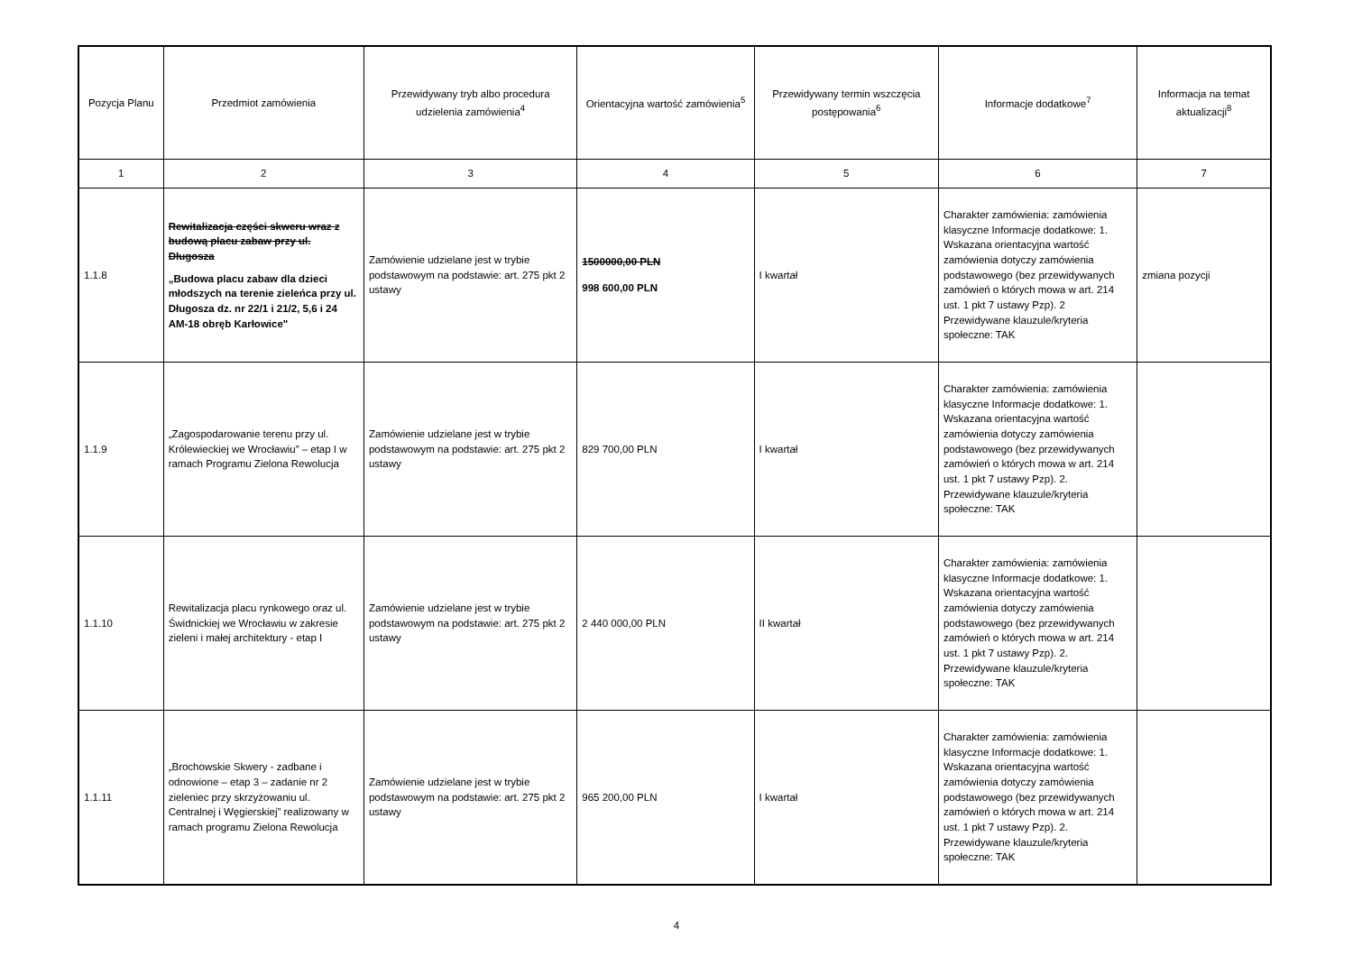| Pozycja Planu | Przedmiot zamówienia | Przewidywany tryb albo procedura udzielenia zamówienia<sup>4</sup> | Orientacyjna wartość zamówienia<sup>5</sup> | Przewidywany termin wszczęcia postępowania<sup>6</sup> | Informacje dodatkowe<sup>7</sup> | Informacja na temat aktualizacji<sup>8</sup> |
| --- | --- | --- | --- | --- | --- | --- |
| 1 | 2 | 3 | 4 | 5 | 6 | 7 |
| 1.1.8 | Rewitalizacja części skweru wraz z budową placu zabaw przy ul. Długosza „Budowa placu zabaw dla dzieci młodszych na terenie zieleńca przy ul. Długosza dz. nr 22/1 i 21/2, 5,6 i 24 AM-18 obręb Karłowice" | Zamówienie udzielane jest w trybie podstawowym na podstawie: art. 275 pkt 2 ustawy | 1500000,00 PLN 998 600,00 PLN | I kwartał | Charakter zamówienia: zamówienia klasyczne Informacje dodatkowe: 1. Wskazana orientacyjna wartość zamówienia dotyczy zamówienia podstawowego (bez przewidywanych zamówień o których mowa w art. 214 ust. 1 pkt 7 ustawy Pzp). 2 Przewidywane klauzule/kryteria społeczne: TAK | zmiana pozycji |
| 1.1.9 | „Zagospodarowanie terenu przy ul. Królewieckiej we Wrocławiu” – etap I w ramach Programu Zielona Rewolucja | Zamówienie udzielane jest w trybie podstawowym na podstawie: art. 275 pkt 2 ustawy | 829 700,00 PLN | I kwartał | Charakter zamówienia: zamówienia klasyczne Informacje dodatkowe: 1. Wskazana orientacyjna wartość zamówienia dotyczy zamówienia podstawowego (bez przewidywanych zamówień o których mowa w art. 214 ust. 1 pkt 7 ustawy Pzp). 2. Przewidywane klauzule/kryteria społeczne: TAK | |
| 1.1.10 | Rewitalizacja placu rynkowego oraz ul. Świdnickiej we Wrocławiu w zakresie zieleni i małej architektury - etap I | Zamówienie udzielane jest w trybie podstawowym na podstawie: art. 275 pkt 2 ustawy | 2 440 000,00 PLN | II kwartał | Charakter zamówienia: zamówienia klasyczne Informacje dodatkowe: 1. Wskazana orientacyjna wartość zamówienia dotyczy zamówienia podstawowego (bez przewidywanych zamówień o których mowa w art. 214 ust. 1 pkt 7 ustawy Pzp). 2. Przewidywane klauzule/kryteria społeczne: TAK | |
| 1.1.11 | „Brochowskie Skwery - zadbane i odnowione – etap 3 – zadanie nr 2 zieleniec przy skrzyżowaniu ul. Centralnej i Węgierskiej” realizowany w ramach programu Zielona Rewolucja | Zamówienie udzielane jest w trybie podstawowym na podstawie: art. 275 pkt 2 ustawy | 965 200,00 PLN | I kwartał | Charakter zamówienia: zamówienia klasyczne Informacje dodatkowe: 1. Wskazana orientacyjna wartość zamówienia dotyczy zamówienia podstawowego (bez przewidywanych zamówień o których mowa w art. 214 ust. 1 pkt 7 ustawy Pzp). 2. Przewidywane klauzule/kryteria społeczne: TAK | |
4